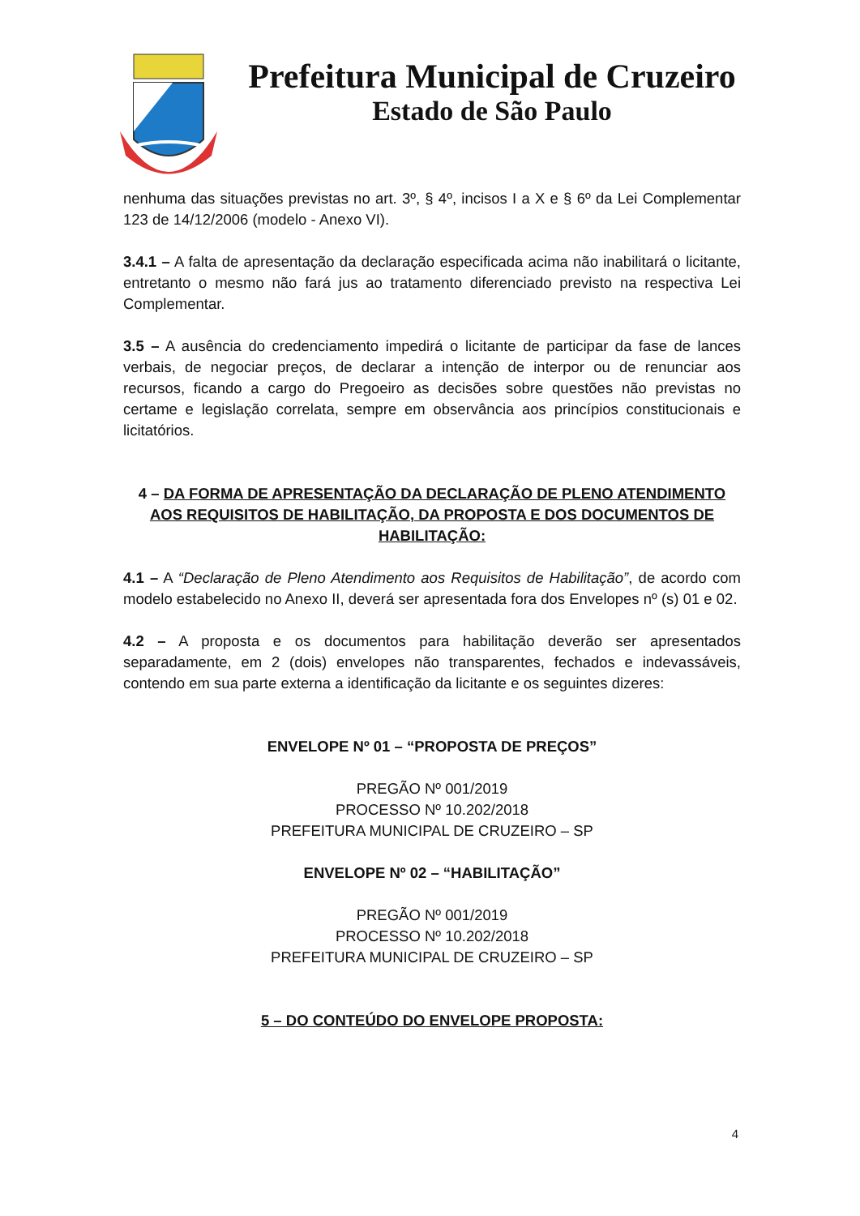Prefeitura Municipal de Cruzeiro
Estado de São Paulo
nenhuma das situações previstas no art. 3º, § 4º, incisos I a X e § 6º da Lei Complementar 123 de 14/12/2006 (modelo - Anexo VI).
3.4.1 – A falta de apresentação da declaração especificada acima não inabilitará o licitante, entretanto o mesmo não fará jus ao tratamento diferenciado previsto na respectiva Lei Complementar.
3.5 – A ausência do credenciamento impedirá o licitante de participar da fase de lances verbais, de negociar preços, de declarar a intenção de interpor ou de renunciar aos recursos, ficando a cargo do Pregoeiro as decisões sobre questões não previstas no certame e legislação correlata, sempre em observância aos princípios constitucionais e licitatórios.
4 – DA FORMA DE APRESENTAÇÃO DA DECLARAÇÃO DE PLENO ATENDIMENTO AOS REQUISITOS DE HABILITAÇÃO, DA PROPOSTA E DOS DOCUMENTOS DE HABILITAÇÃO:
4.1 – A “Declaração de Pleno Atendimento aos Requisitos de Habilitação”, de acordo com modelo estabelecido no Anexo II, deverá ser apresentada fora dos Envelopes nº (s) 01 e 02.
4.2 – A proposta e os documentos para habilitação deverão ser apresentados separadamente, em 2 (dois) envelopes não transparentes, fechados e indevassáveis, contendo em sua parte externa a identificação da licitante e os seguintes dizeres:
ENVELOPE Nº 01 – “PROPOSTA DE PREÇOS”
PREGÃO Nº 001/2019
PROCESSO Nº 10.202/2018
PREFEITURA MUNICIPAL DE CRUZEIRO – SP
ENVELOPE Nº 02 – “HABILITAÇÃO”
PREGÃO Nº 001/2019
PROCESSO Nº 10.202/2018
PREFEITURA MUNICIPAL DE CRUZEIRO – SP
5 – DO CONTEÚDO DO ENVELOPE PROPOSTA:
4